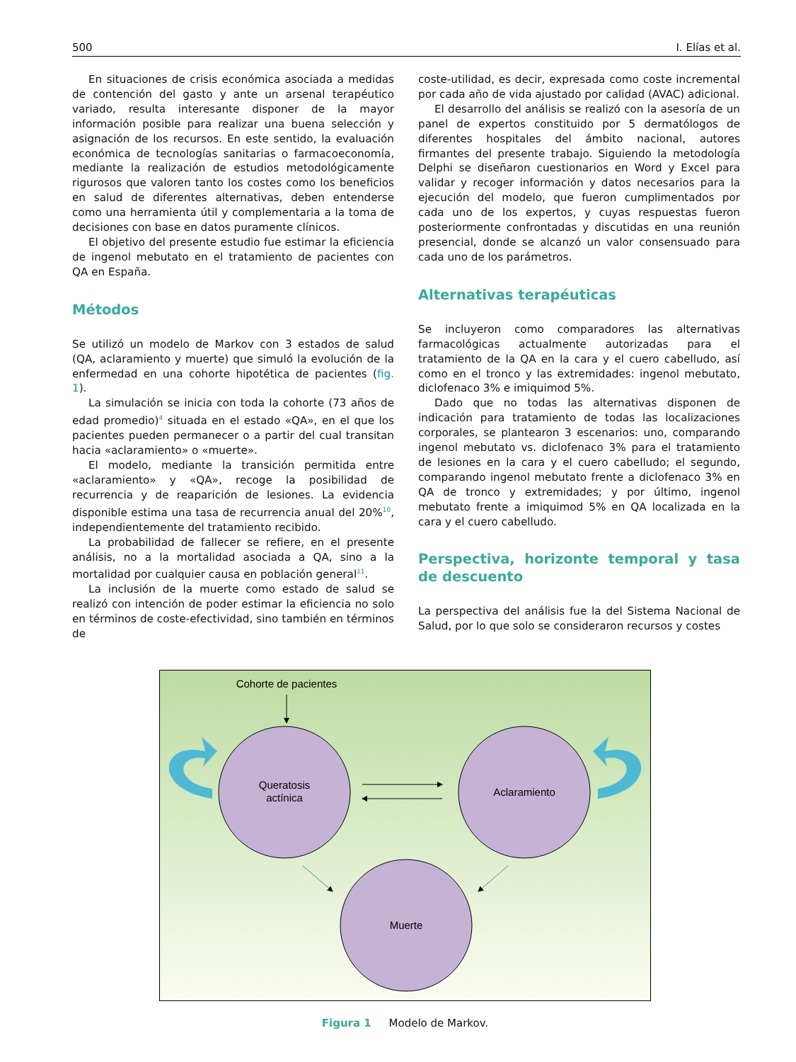500 I. Elías et al.
En situaciones de crisis económica asociada a medidas de contención del gasto y ante un arsenal terapéutico variado, resulta interesante disponer de la mayor información posible para realizar una buena selección y asignación de los recursos. En este sentido, la evaluación económica de tecnologías sanitarias o farmacoeconomía, mediante la realización de estudios metodológicamente rigurosos que valoren tanto los costes como los beneficios en salud de diferentes alternativas, deben entenderse como una herramienta útil y complementaria a la toma de decisiones con base en datos puramente clínicos.
El objetivo del presente estudio fue estimar la eficiencia de ingenol mebutato en el tratamiento de pacientes con QA en España.
Métodos
Se utilizó un modelo de Markov con 3 estados de salud (QA, aclaramiento y muerte) que simuló la evolución de la enfermedad en una cohorte hipotética de pacientes (fig. 1).
La simulación se inicia con toda la cohorte (73 años de edad promedio)<sup>4</sup> situada en el estado «QA», en el que los pacientes pueden permanecer o a partir del cual transitan hacia «aclaramiento» o «muerte».
El modelo, mediante la transición permitida entre «aclaramiento» y «QA», recoge la posibilidad de recurrencia y de reaparición de lesiones. La evidencia disponible estima una tasa de recurrencia anual del 20%<sup>10</sup>, independientemente del tratamiento recibido.
La probabilidad de fallecer se refiere, en el presente análisis, no a la mortalidad asociada a QA, sino a la mortalidad por cualquier causa en población general<sup>11</sup>.
La inclusión de la muerte como estado de salud se realizó con intención de poder estimar la eficiencia no solo en términos de coste-efectividad, sino también en términos de
coste-utilidad, es decir, expresada como coste incremental por cada año de vida ajustado por calidad (AVAC) adicional.
El desarrollo del análisis se realizó con la asesoría de un panel de expertos constituido por 5 dermatólogos de diferentes hospitales del ámbito nacional, autores firmantes del presente trabajo. Siguiendo la metodología Delphi se diseñaron cuestionarios en Word y Excel para validar y recoger información y datos necesarios para la ejecución del modelo, que fueron cumplimentados por cada uno de los expertos, y cuyas respuestas fueron posteriormente confrontadas y discutidas en una reunión presencial, donde se alcanzó un valor consensuado para cada uno de los parámetros.
Alternativas terapéuticas
Se incluyeron como comparadores las alternativas farmacológicas actualmente autorizadas para el tratamiento de la QA en la cara y el cuero cabelludo, así como en el tronco y las extremidades: ingenol mebutato, diclofenaco 3% e imiquimod 5%.
Dado que no todas las alternativas disponen de indicación para tratamiento de todas las localizaciones corporales, se plantearon 3 escenarios: uno, comparando ingenol mebutato vs. diclofenaco 3% para el tratamiento de lesiones en la cara y el cuero cabelludo; el segundo, comparando ingenol mebutato frente a diclofenaco 3% en QA de tronco y extremidades; y por último, ingenol mebutato frente a imiquimod 5% en QA localizada en la cara y el cuero cabelludo.
Perspectiva, horizonte temporal y tasa de descuento
La perspectiva del análisis fue la del Sistema Nacional de Salud, por lo que solo se consideraron recursos y costes
Cohorte de pacientes
Queratosis
actínica
Aclaramiento
Muerte
Figura 1 Modelo de Markov.